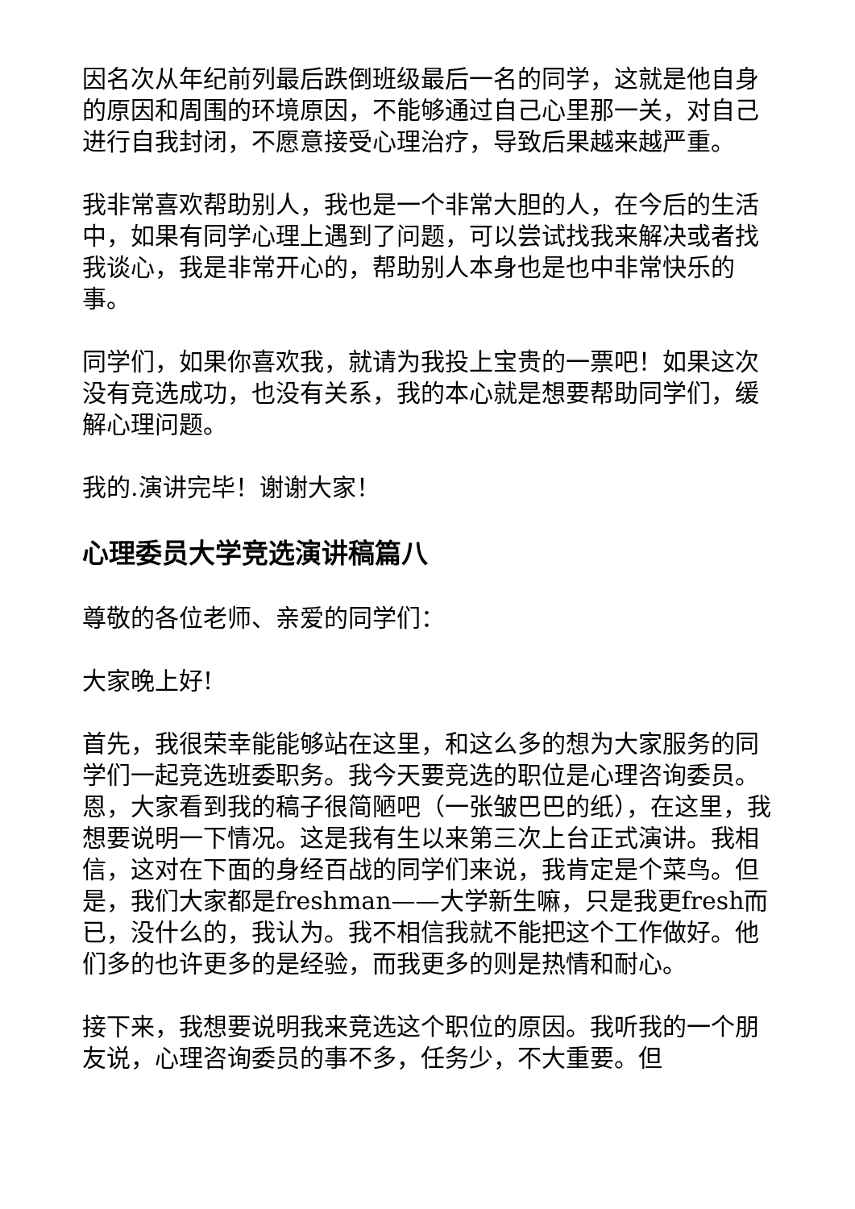因名次从年纪前列最后跌倒班级最后一名的同学，这就是他自身的原因和周围的环境原因，不能够通过自己心里那一关，对自己进行自我封闭，不愿意接受心理治疗，导致后果越来越严重。
我非常喜欢帮助别人，我也是一个非常大胆的人，在今后的生活中，如果有同学心理上遇到了问题，可以尝试找我来解决或者找我谈心，我是非常开心的，帮助别人本身也是也中非常快乐的事。
同学们，如果你喜欢我，就请为我投上宝贵的一票吧！如果这次没有竞选成功，也没有关系，我的本心就是想要帮助同学们，缓解心理问题。
我的.演讲完毕！谢谢大家！
心理委员大学竞选演讲稿篇八
尊敬的各位老师、亲爱的同学们：
大家晚上好!
首先，我很荣幸能能够站在这里，和这么多的想为大家服务的同学们一起竞选班委职务。我今天要竞选的职位是心理咨询委员。恩，大家看到我的稿子很简陋吧（一张皱巴巴的纸），在这里，我想要说明一下情况。这是我有生以来第三次上台正式演讲。我相信，这对在下面的身经百战的同学们来说，我肯定是个菜鸟。但是，我们大家都是freshman——大学新生嘛，只是我更fresh而已，没什么的，我认为。我不相信我就不能把这个工作做好。他们多的也许更多的是经验，而我更多的则是热情和耐心。
接下来，我想要说明我来竞选这个职位的原因。我听我的一个朋友说，心理咨询委员的事不多，任务少，不大重要。但